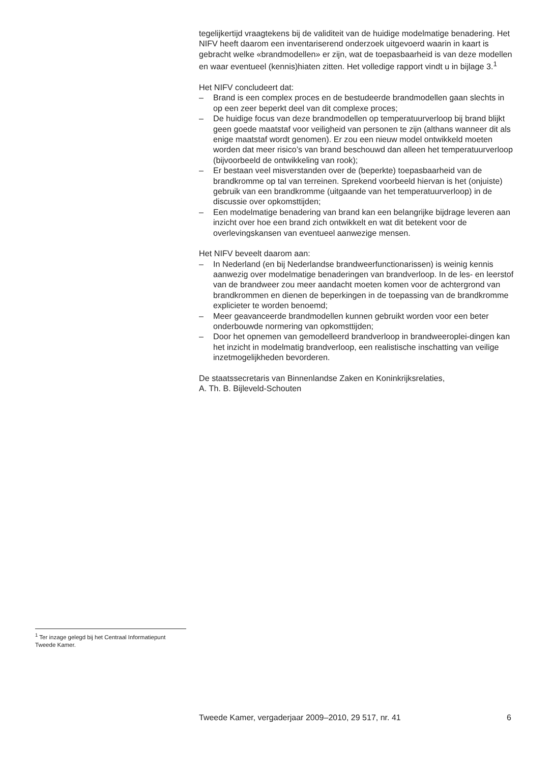tegelijkertijd vraagtekens bij de validiteit van de huidige modelmatige benadering. Het NIFV heeft daarom een inventariserend onderzoek uitgevoerd waarin in kaart is gebracht welke «brandmodellen» er zijn, wat de toepasbaarheid is van deze modellen en waar eventueel (kennis)hiaten zitten. Het volledige rapport vindt u in bijlage 3.<sup>1</sup>
Het NIFV concludeert dat:
– Brand is een complex proces en de bestudeerde brandmodellen gaan slechts in op een zeer beperkt deel van dit complexe proces;
– De huidige focus van deze brandmodellen op temperatuurverloop bij brand blijkt geen goede maatstaf voor veiligheid van personen te zijn (althans wanneer dit als enige maatstaf wordt genomen). Er zou een nieuw model ontwikkeld moeten worden dat meer risico’s van brand beschouwd dan alleen het temperatuurverloop (bijvoorbeeld de ontwikkeling van rook);
– Er bestaan veel misverstanden over de (beperkte) toepasbaarheid van de brandkromme op tal van terreinen. Sprekend voorbeeld hiervan is het (onjuiste) gebruik van een brandkromme (uitgaande van het temperatuurverloop) in de discussie over opkomsttijden;
– Een modelmatige benadering van brand kan een belangrijke bijdrage leveren aan inzicht over hoe een brand zich ontwikkelt en wat dit betekent voor de overlevingskansen van eventueel aanwezige mensen.
Het NIFV beveelt daarom aan:
– In Nederland (en bij Nederlandse brandweerfunctionarissen) is weinig kennis aanwezig over modelmatige benaderingen van brandverloop. In de les- en leerstof van de brandweer zou meer aandacht moeten komen voor de achtergrond van brandkrommen en dienen de beperkingen in de toepassing van de brandkromme explicieter te worden benoemd;
– Meer geavanceerde brandmodellen kunnen gebruikt worden voor een beter onderbouwde normering van opkomsttijden;
– Door het opnemen van gemodelleerd brandverloop in brandweeroplei-dingen kan het inzicht in modelmatig brandverloop, een realistische inschatting van veilige inzetmogelijkheden bevorderen.
De staatssecretaris van Binnenlandse Zaken en Koninkrijksrelaties,
A. Th. B. Bijleveld-Schouten
<sup>1</sup> Ter inzage gelegd bij het Centraal Informatiepunt Tweede Kamer.
Tweede Kamer, vergaderjaar 2009–2010, 29 517, nr. 41 6